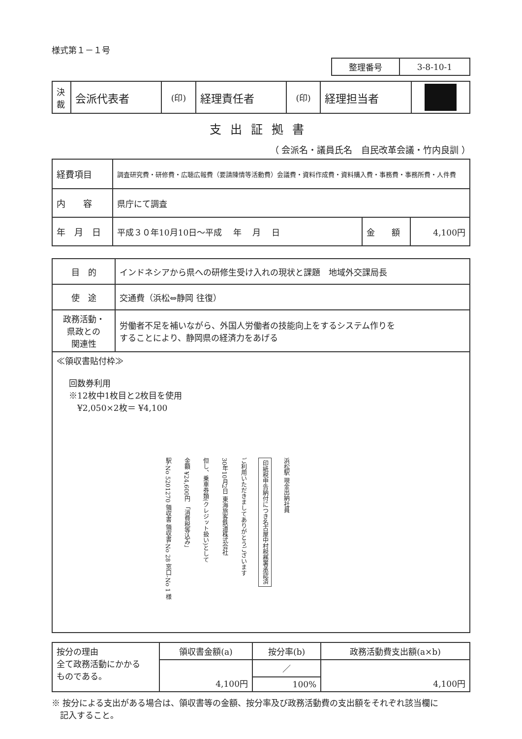様式第１－１号
| 整理番号 | 3-8-10-1 |
| 決 裁 | 会派代表者 | (印) | 経理責任者 | (印) | 経理担当者 | |
支出証拠書
（ 会派名・議員氏名　自民改革会議・竹内良訓 ）
| 経費項目 | 調査研究費・研修費・広聴広報費（要請陳情等活動費）会議費・資料作成費・資料購入費・事務費・事務所費・人件費 | | |
| 内 容 | 県庁にて調査 | | |
| 年 月 日 | 平成３０年10月10日～平成 年 月 日 | 金 額 | 4,100円 |
| 目 的 | インドネシアから県への研修生受け入れの現状と課題 地域外交課局長 |
| 使 途 | 交通費（浜松⇔静岡 往復） |
| 政務活動・ 県政との 関連性 | 労働者不足を補いながら、外国人労働者の技能向上をするシステム作りを することにより、静岡県の経済力をあげる |
| ≪領収書貼付枠≫ 回数券利用 ※12枚中1枚目と2枚目を使用 ¥2,050×2枚＝ ¥4,100 駅-No 5201270 領収書 領収書-No 28 窓口-No 1 様 金額 ¥24,600円 「消費税等込み」 但し、乗車券類(クレジット扱い)として 30年10月2日 東海旅客鉄道株式会社 ご利用いただきましてありがとうございます 印紙税申告納付につき名古屋中村税務署承認済 浜松駅 現金出納社員 | |
| 按分の理由 全て政務活動にかかる ものである。 | 領収書金額(a) | 按分率(b) | 政務活動費支出額(a×b) |
| | 4,100円 | ／ | 4,100円 |
| | | 100% | |
※ 按分による支出がある場合は、領収書等の金額、按分率及び政務活動費の支出額をそれぞれ該当欄に
　記入すること。